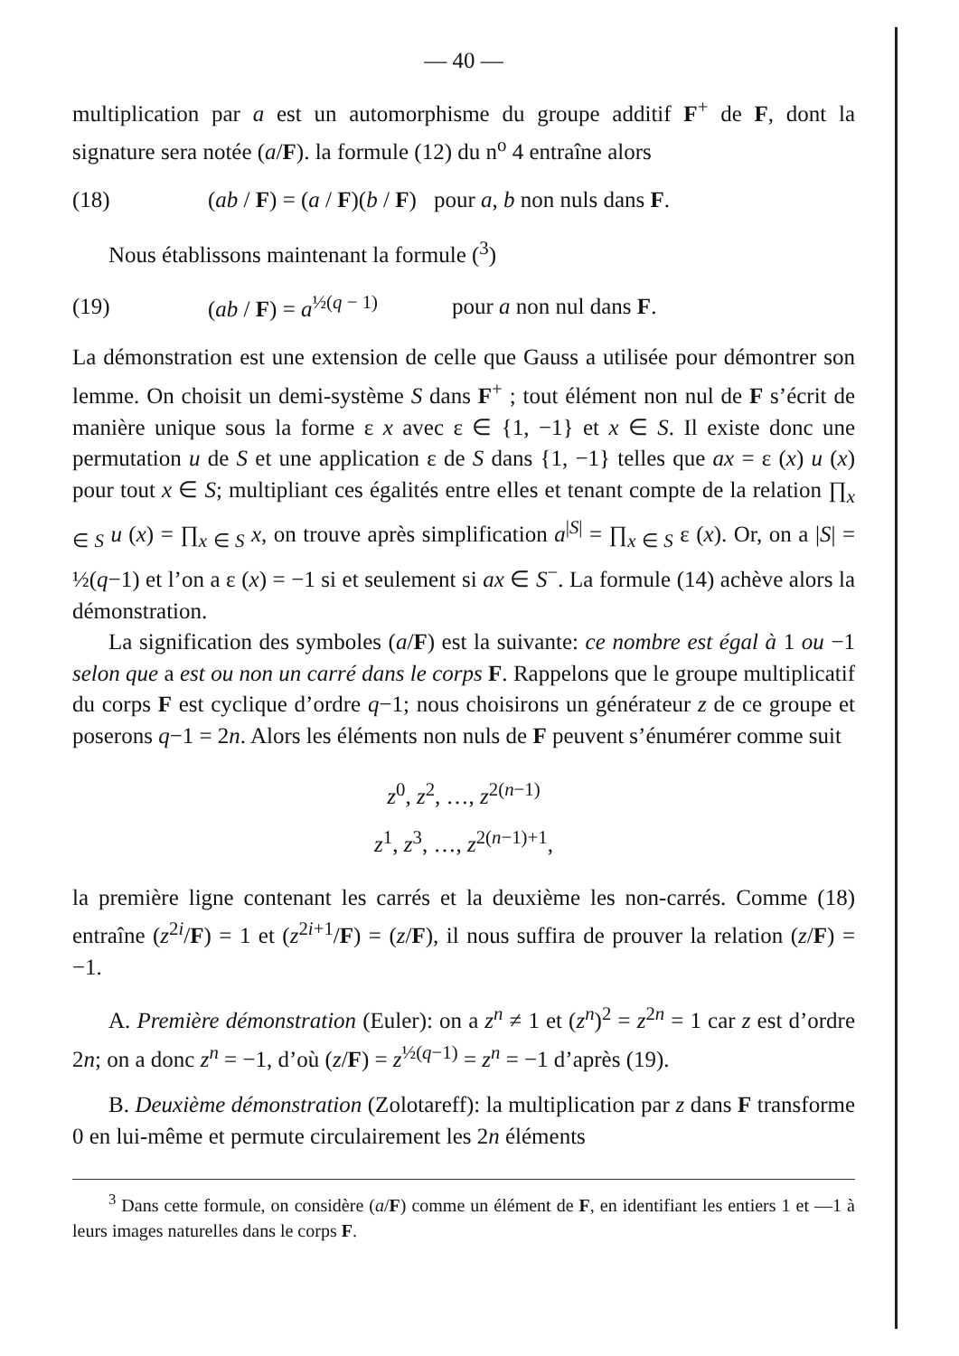— 40 —
multiplication par a est un automorphisme du groupe additif F<sup>+</sup> de F, dont la signature sera notée (a/F). la formule (12) du n<sup>o</sup> 4 entraîne alors
(18) (ab / F) = (a / F)(b / F) pour a, b non nuls dans F.
Nous établissons maintenant la formule (<sup>3</sup>)
(19) (ab / F) = a<sup>½(q − 1)</sup> pour a non nul dans F.
La démonstration est une extension de celle que Gauss a utilisée pour démontrer son lemme. On choisit un demi-système S dans F<sup>+</sup> ; tout élément non nul de F s’écrit de manière unique sous la forme ε x avec ε ∈ {1, −1} et x ∈ S. Il existe donc une permutation u de S et une application ε de S dans {1, −1} telles que ax = ε (x) u (x) pour tout x ∈ S; multipliant ces égalités entre elles et tenant compte de la relation ∏<sub>x ∈ S</sub> u (x) = ∏<sub>x ∈ S</sub> x, on trouve après simplification a<sup>|S|</sup> = ∏<sub>x ∈ S</sub> ε (x). Or, on a |S| = ½(q−1) et l’on a ε (x) = −1 si et seulement si ax ∈ S<sup>−</sup>. La formule (14) achève alors la démonstration.
La signification des symboles (a/F) est la suivante: ce nombre est égal à 1 ou −1 selon que a est ou non un carré dans le corps F. Rappelons que le groupe multiplicatif du corps F est cyclique d’ordre q−1; nous choisirons un générateur z de ce groupe et poserons q−1 = 2n. Alors les éléments non nuls de F peuvent s’énumérer comme suit
z<sup>0</sup>, z<sup>2</sup>, …, z<sup>2(n−1)</sup>
z<sup>1</sup>, z<sup>3</sup>, …, z<sup>2(n−1)+1</sup>,
la première ligne contenant les carrés et la deuxième les non-carrés. Comme (18) entraîne (z<sup>2i</sup>/F) = 1 et (z<sup>2i+1</sup>/F) = (z/F), il nous suffira de prouver la relation (z/F) = −1.
A. Première démonstration (Euler): on a z<sup>n</sup> ≠ 1 et (z<sup>n</sup>)<sup>2</sup> = z<sup>2n</sup> = 1 car z est d’ordre 2n; on a donc z<sup>n</sup> = −1, d’où (z/F) = z<sup>½(q−1)</sup> = z<sup>n</sup> = −1 d’après (19).
B. Deuxième démonstration (Zolotareff): la multiplication par z dans F transforme 0 en lui-même et permute circulairement les 2n éléments
<sup>3</sup> Dans cette formule, on considère (a/F) comme un élément de F, en identifiant les entiers 1 et —1 à leurs images naturelles dans le corps F.